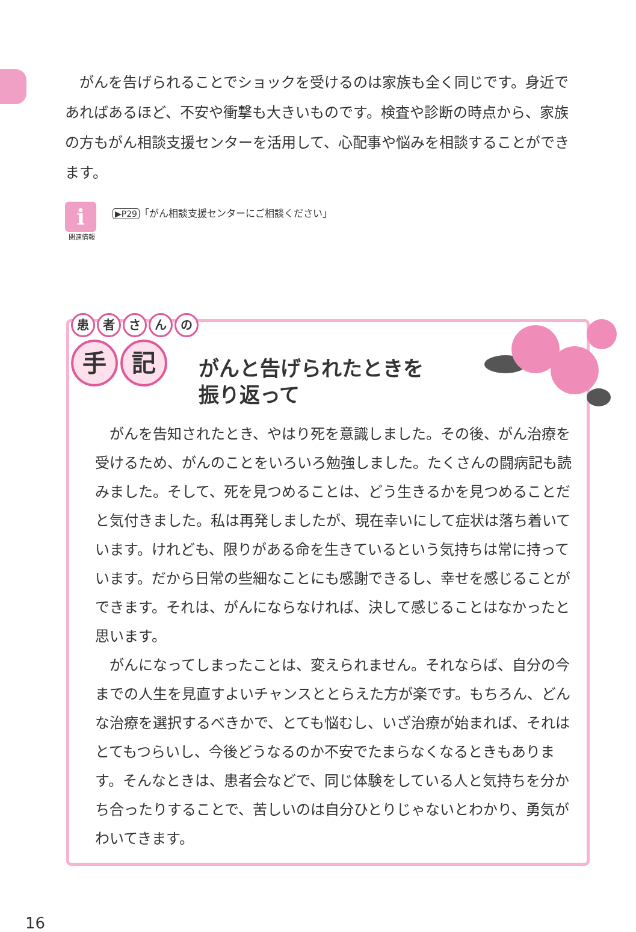がんを告げられることでショックを受けるのは家族も全く同じです。身近であればあるほど、不安や衝撃も大きいものです。検査や診断の時点から、家族の方もがん相談支援センターを活用して、心配事や悩みを相談することができます。
i
関連情報
▶P29 「がん相談支援センターにご相談ください」
患者さんの
手記
がんと告げられたときを
振り返って
がんを告知されたとき、やはり死を意識しました。その後、がん治療を受けるため、がんのことをいろいろ勉強しました。たくさんの闘病記も読みました。そして、死を見つめることは、どう生きるかを見つめることだと気付きました。私は再発しましたが、現在幸いにして症状は落ち着いています。けれども、限りがある命を生きているという気持ちは常に持っています。だから日常の些細なことにも感謝できるし、幸せを感じることができます。それは、がんにならなければ、決して感じることはなかったと思います。
がんになってしまったことは、変えられません。それならば、自分の今までの人生を見直すよいチャンスととらえた方が楽です。もちろん、どんな治療を選択するべきかで、とても悩むし、いざ治療が始まれば、それはとてもつらいし、今後どうなるのか不安でたまらなくなるときもあります。そんなときは、患者会などで、同じ体験をしている人と気持ちを分かち合ったりすることで、苦しいのは自分ひとりじゃないとわかり、勇気がわいてきます。
16